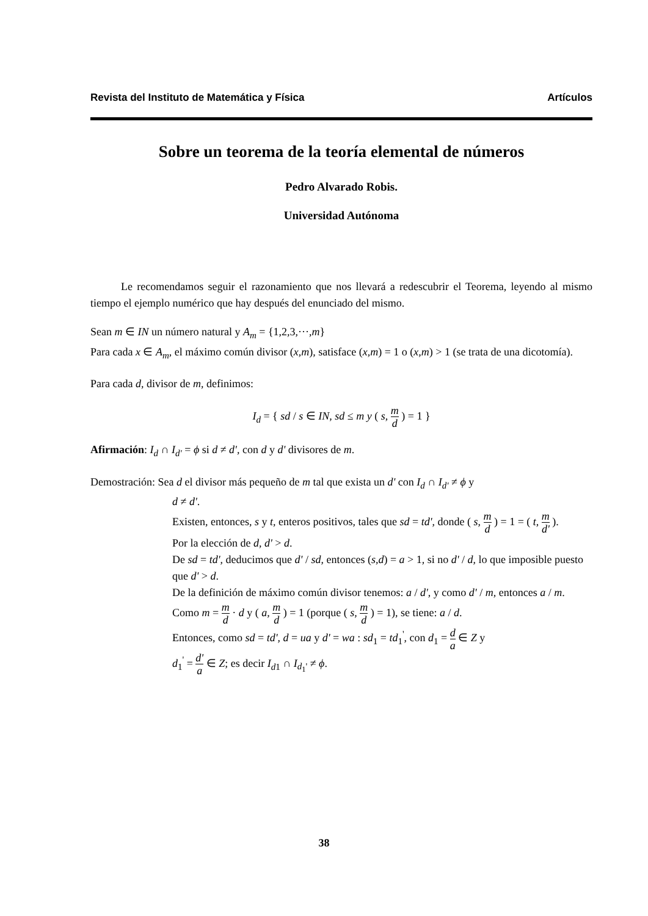Revista del Instituto de Matemática y Física Artículos
Sobre un teorema de la teoría elemental de números
Pedro Alvarado Robis.
Universidad Autónoma
Le recomendamos seguir el razonamiento que nos llevará a redescubrir el Teorema, leyendo al mismo tiempo el ejemplo numérico que hay después del enunciado del mismo.
Sean m ∈ IN un número natural y A<sub>m</sub> = {1,2,3,···,m}
Para cada x ∈ A<sub>m</sub>, el máximo común divisor (x,m), satisface (x,m) = 1 o (x,m) > 1 (se trata de una dicotomía).
Para cada d, divisor de m, definimos:
I<sub>d</sub> = { sd / s ∈ IN, sd ≤ m y ( s, m d ) = 1 }
Afirmación: I<sub>d</sub> ∩ I<sub>d'</sub> = ϕ si d ≠ d', con d y d' divisores de m.
Demostración: Sea d el divisor más pequeño de m tal que exista un d' con I<sub>d</sub> ∩ I<sub>d'</sub> ≠ ϕ y
d ≠ d'.
Existen, entonces, s y t, enteros positivos, tales que sd = td', donde ( s, m d ) = 1 = ( t, m d' ).
Por la elección de d, d' > d.
De sd = td', deducimos que d' / sd, entonces (s,d) = a > 1, si no d' / d, lo que imposible puesto que d' > d.
De la definición de máximo común divisor tenemos: a / d', y como d' / m, entonces a / m.
Como m = m d · d y ( a, m d ) = 1 (porque ( s, m d ) = 1), se tiene: a / d.
Entonces, como sd = td', d = ua y d' = wa : sd<sub>1</sub> = td<sub>1</sub><sup>'</sup>, con d<sub>1</sub> = d a ∈ Z y
d<sub>1</sub><sup>'</sup> = d' a ∈ Z; es decir I<sub>d1</sub> ∩ I<sub>d<sub>1</sub>'</sub> ≠ ϕ.
38